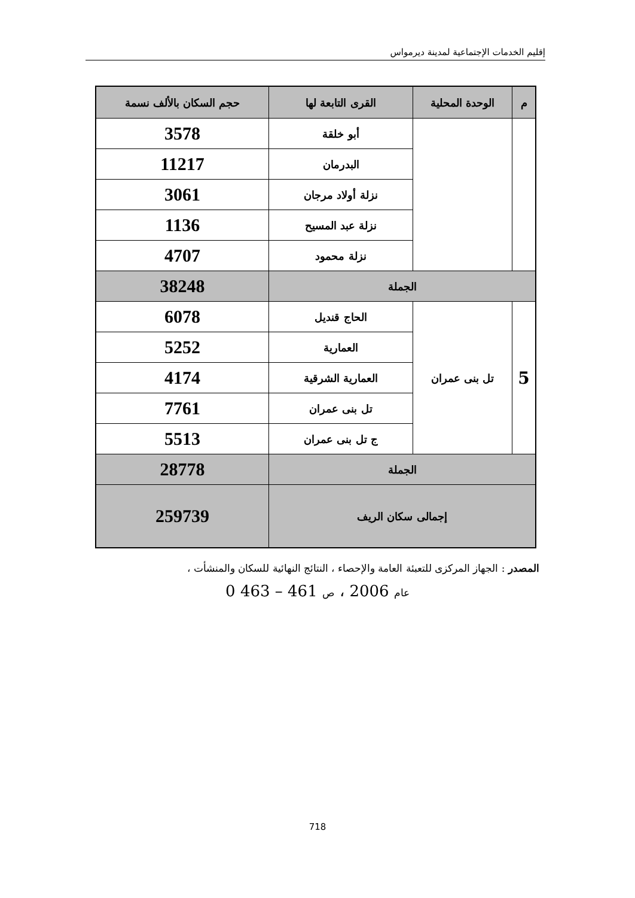إقليم الخدمات الإجتماعية لمدينة ديرمواس
| م | الوحدة المحلية | القرى التابعة لها | حجم السكان بالألف نسمة |
| --- | --- | --- | --- |
| | | أبو خلقة | 3578 |
| | | البدرمان | 11217 |
| | | نزلة أولاد مرجان | 3061 |
| | | نزلة عبد المسيح | 1136 |
| | | نزلة محمود | 4707 |
| الجملة | | | 38248 |
| 5 | تل بنى عمران | الحاج قنديل | 6078 |
| | | العمارية | 5252 |
| | | العمارية الشرقية | 4174 |
| | | تل بنى عمران | 7761 |
| | | ج تل بنى عمران | 5513 |
| الجملة | | | 28778 |
| إجمالى سكان الريف | | | 259739 |
المصدر : الجهاز المركزى للتعبئة العامة والإحصاء ، النتائج النهائية للسكان والمنشأت ،
عام 2006 ، ص 461 – 463 0
718